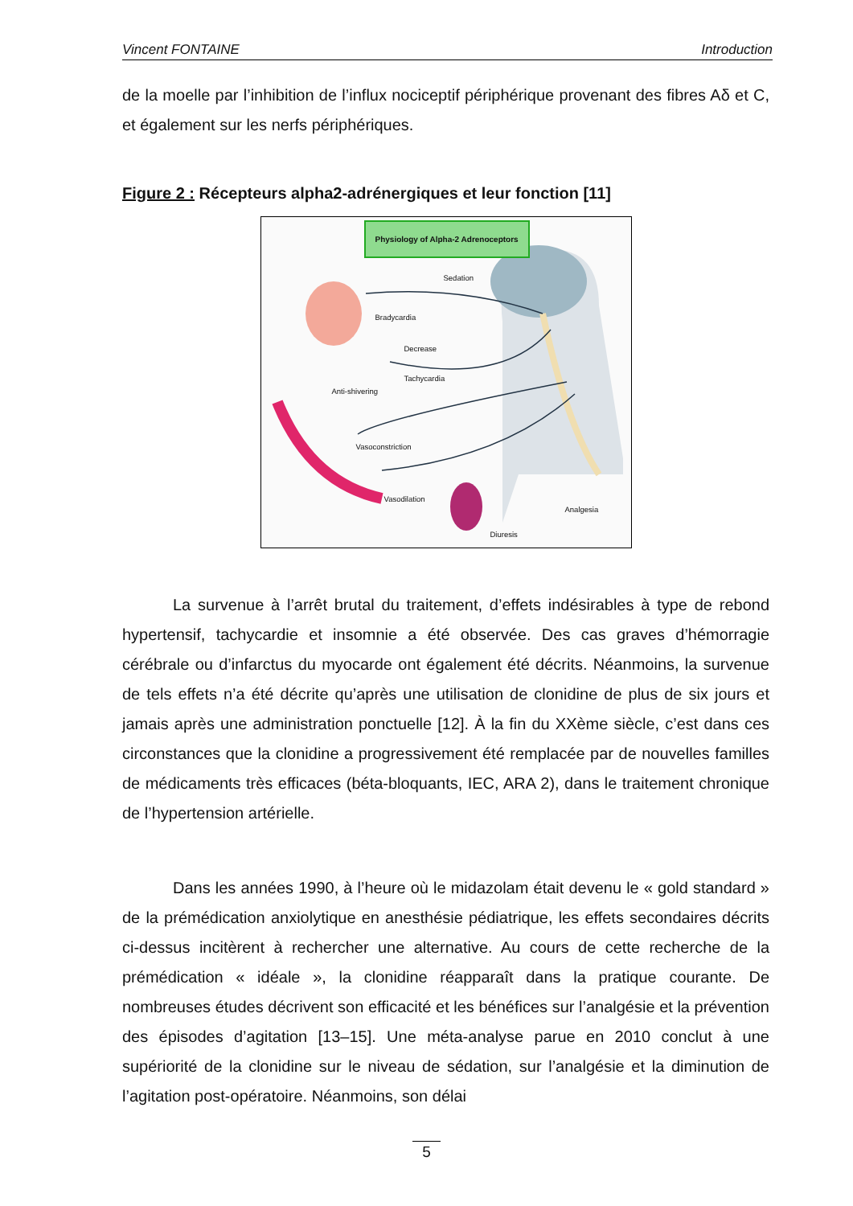Vincent FONTAINE Introduction
de la moelle par l’inhibition de l’influx nociceptif périphérique provenant des fibres Aδ et C, et également sur les nerfs périphériques.
Figure 2 : Récepteurs alpha2-adrénergiques et leur fonction [11]
Physiology of Alpha-2 Adrenoceptors
Sedation
Bradycardia
Decrease
Tachycardia
Anti-shivering
Vasoconstriction
Vasodilation
Analgesia
Diuresis
La survenue à l’arrêt brutal du traitement, d’effets indésirables à type de rebond hypertensif, tachycardie et insomnie a été observée. Des cas graves d’hémorragie cérébrale ou d’infarctus du myocarde ont également été décrits. Néanmoins, la survenue de tels effets n’a été décrite qu’après une utilisation de clonidine de plus de six jours et jamais après une administration ponctuelle [12]. À la fin du XXème siècle, c’est dans ces circonstances que la clonidine a progressivement été remplacée par de nouvelles familles de médicaments très efficaces (béta-bloquants, IEC, ARA 2), dans le traitement chronique de l’hypertension artérielle.
Dans les années 1990, à l’heure où le midazolam était devenu le « gold standard » de la prémédication anxiolytique en anesthésie pédiatrique, les effets secondaires décrits ci-dessus incitèrent à rechercher une alternative. Au cours de cette recherche de la prémédication « idéale », la clonidine réapparaît dans la pratique courante. De nombreuses études décrivent son efficacité et les bénéfices sur l’analgésie et la prévention des épisodes d’agitation [13–15]. Une méta-analyse parue en 2010 conclut à une supériorité de la clonidine sur le niveau de sédation, sur l’analgésie et la diminution de l’agitation post-opératoire. Néanmoins, son délai
5